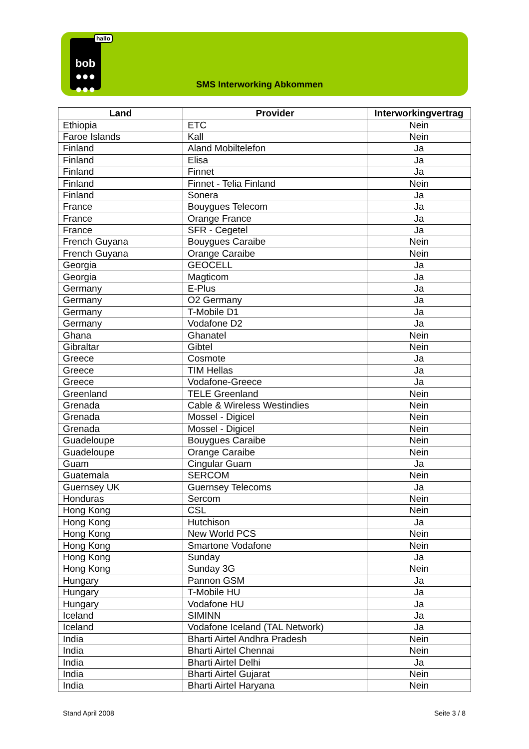bob
●●●
●●●
hallo
SMS Interworking Abkommen
| Land | Provider | Interworkingvertrag |
| --- | --- | --- |
| Ethiopia | ETC | Nein |
| Faroe Islands | Kall | Nein |
| Finland | Aland Mobiltelefon | Ja |
| Finland | Elisa | Ja |
| Finland | Finnet | Ja |
| Finland | Finnet - Telia Finland | Nein |
| Finland | Sonera | Ja |
| France | Bouygues Telecom | Ja |
| France | Orange France | Ja |
| France | SFR - Cegetel | Ja |
| French Guyana | Bouygues Caraibe | Nein |
| French Guyana | Orange Caraibe | Nein |
| Georgia | GEOCELL | Ja |
| Georgia | Magticom | Ja |
| Germany | E-Plus | Ja |
| Germany | O2 Germany | Ja |
| Germany | T-Mobile D1 | Ja |
| Germany | Vodafone D2 | Ja |
| Ghana | Ghanatel | Nein |
| Gibraltar | Gibtel | Nein |
| Greece | Cosmote | Ja |
| Greece | TIM Hellas | Ja |
| Greece | Vodafone-Greece | Ja |
| Greenland | TELE Greenland | Nein |
| Grenada | Cable & Wireless Westindies | Nein |
| Grenada | Mossel - Digicel | Nein |
| Grenada | Mossel - Digicel | Nein |
| Guadeloupe | Bouygues Caraibe | Nein |
| Guadeloupe | Orange Caraibe | Nein |
| Guam | Cingular Guam | Ja |
| Guatemala | SERCOM | Nein |
| Guernsey UK | Guernsey Telecoms | Ja |
| Honduras | Sercom | Nein |
| Hong Kong | CSL | Nein |
| Hong Kong | Hutchison | Ja |
| Hong Kong | New World PCS | Nein |
| Hong Kong | Smartone Vodafone | Nein |
| Hong Kong | Sunday | Ja |
| Hong Kong | Sunday 3G | Nein |
| Hungary | Pannon GSM | Ja |
| Hungary | T-Mobile HU | Ja |
| Hungary | Vodafone HU | Ja |
| Iceland | SIMINN | Ja |
| Iceland | Vodafone Iceland (TAL Network) | Ja |
| India | Bharti Airtel Andhra Pradesh | Nein |
| India | Bharti Airtel Chennai | Nein |
| India | Bharti Airtel Delhi | Ja |
| India | Bharti Airtel Gujarat | Nein |
| India | Bharti Airtel Haryana | Nein |
Stand April 2008 Seite 3 / 8